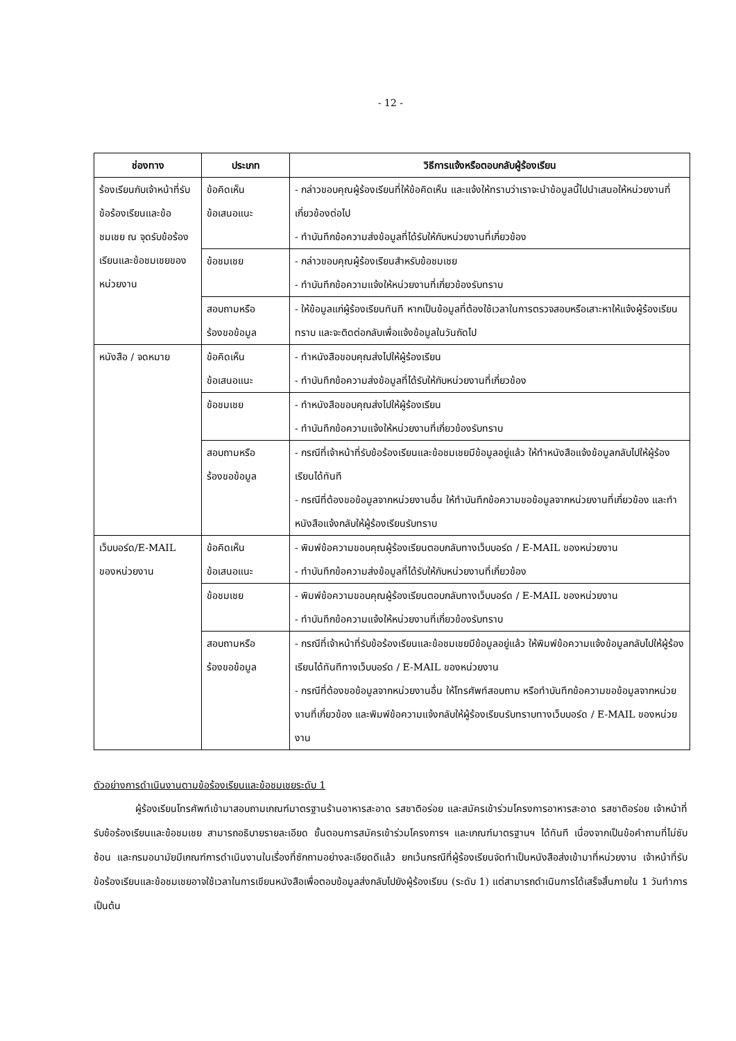- 12 -
| ช่องทาง | ประเภท | วิธีการแจ้งหรือตอบกลับผู้ร้องเรียน |
| --- | --- | --- |
| ร้องเรียนกับเจ้าหน้าที่รับข้อร้องเรียนและข้อชมเชย ณ จุดรับข้อร้องเรียนและข้อชมเชยของหน่วยงาน | ข้อคิดเห็น ข้อเสนอแนะ | - กล่าวขอบคุณผู้ร้องเรียนที่ให้ข้อคิดเห็น และแจ้งให้ทราบว่าเราจะนำข้อมูลนี้ไปนำเสนอให้หน่วยงานที่เกี่ยวข้องต่อไป - ทำบันทึกข้อความส่งข้อมูลที่ได้รับให้กับหน่วยงานที่เกี่ยวข้อง |
| | ข้อชมเชย | - กล่าวขอบคุณผู้ร้องเรียนสำหรับข้อชมเชย - ทำบันทึกข้อความแจ้งให้หน่วยงานที่เกี่ยวข้องรับทราบ |
| | สอบถามหรือ ร้องขอข้อมูล | - ให้ข้อมูลแก่ผู้ร้องเรียนทันที หากเป็นข้อมูลที่ต้องใช้เวลาในการตรวจสอบหรือเสาะหาให้แจ้งผู้ร้องเรียนทราบ และจะติดต่อกลับเพื่อแจ้งข้อมูลในวันถัดไป |
| หนังสือ / จดหมาย | ข้อคิดเห็น ข้อเสนอแนะ | - ทำหนังสือขอบคุณส่งไปให้ผู้ร้องเรียน - ทำบันทึกข้อความส่งข้อมูลที่ได้รับให้กับหน่วยงานที่เกี่ยวข้อง |
| | ข้อชมเชย | - ทำหนังสือขอบคุณส่งไปให้ผู้ร้องเรียน - ทำบันทึกข้อความแจ้งให้หน่วยงานที่เกี่ยวข้องรับทราบ |
| | สอบถามหรือ ร้องขอข้อมูล | - กรณีที่เจ้าหน้าที่รับข้อร้องเรียนและข้อชมเชยมีข้อมูลอยู่แล้ว ให้ทำหนังสือแจ้งข้อมูลกลับไปให้ผู้ร้องเรียนได้ทันที - กรณีที่ต้องขอข้อมูลจากหน่วยงานอื่น ให้ทำบันทึกข้อความขอข้อมูลจากหน่วยงานที่เกี่ยวข้อง และทำหนังสือแจ้งกลับให้ผู้ร้องเรียนรับทราบ |
| เว็บบอร์ด/E-MAIL ของหน่วยงาน | ข้อคิดเห็น ข้อเสนอแนะ | - พิมพ์ข้อความขอบคุณผู้ร้องเรียนตอบกลับทางเว็บบอร์ด / E-MAIL ของหน่วยงาน - ทำบันทึกข้อความส่งข้อมูลที่ได้รับให้กับหน่วยงานที่เกี่ยวข้อง |
| | ข้อชมเชย | - พิมพ์ข้อความขอบคุณผู้ร้องเรียนตอบกลับทางเว็บบอร์ด / E-MAIL ของหน่วยงาน - ทำบันทึกข้อความแจ้งให้หน่วยงานที่เกี่ยวข้องรับทราบ |
| | สอบถามหรือ ร้องขอข้อมูล | - กรณีที่เจ้าหน้าที่รับข้อร้องเรียนและข้อชมเชยมีข้อมูลอยู่แล้ว ให้พิมพ์ข้อความแจ้งข้อมูลกลับไปให้ผู้ร้องเรียนได้ทันทีทางเว็บบอร์ด / E-MAIL ของหน่วยงาน - กรณีที่ต้องขอข้อมูลจากหน่วยงานอื่น ให้โทรศัพท์สอบถาม หรือทำบันทึกข้อความขอข้อมูลจากหน่วยงานที่เกี่ยวข้อง และพิมพ์ข้อความแจ้งกลับให้ผู้ร้องเรียนรับทราบทางเว็บบอร์ด / E-MAIL ของหน่วยงาน |
ตัวอย่างการดำเนินงานตามข้อร้องเรียนและข้อชมเชยระดับ 1
ผู้ร้องเรียนโทรศัพท์เข้ามาสอบถามเกณฑ์มาตรฐานร้านอาหารสะอาด รสชาติอร่อย และสมัครเข้าร่วมโครงการอาหารสะอาด รสชาติอร่อย เจ้าหน้าที่รับข้อร้องเรียนและข้อชมเชย สามารถอธิบายรายละเอียด ขั้นตอนการสมัครเข้าร่วมโครงการฯ และเกณฑ์มาตรฐานฯ ได้ทันที เนื่องจากเป็นข้อคำถามที่ไม่ซับซ้อน และกรมอนามัยมีเกณฑ์การดำเนินงานในเรื่องที่ซักถามอย่างละเอียดดีแล้ว ยกเว้นกรณีที่ผู้ร้องเรียนจัดทำเป็นหนังสือส่งเข้ามาที่หน่วยงาน เจ้าหน้าที่รับข้อร้องเรียนและข้อชมเชยอาจใช้เวลาในการเขียนหนังสือเพื่อตอบข้อมูลส่งกลับไปยังผู้ร้องเรียน (ระดับ 1) แต่สามารถดำเนินการได้เสร็จสิ้นภายใน 1 วันทำการ เป็นต้น